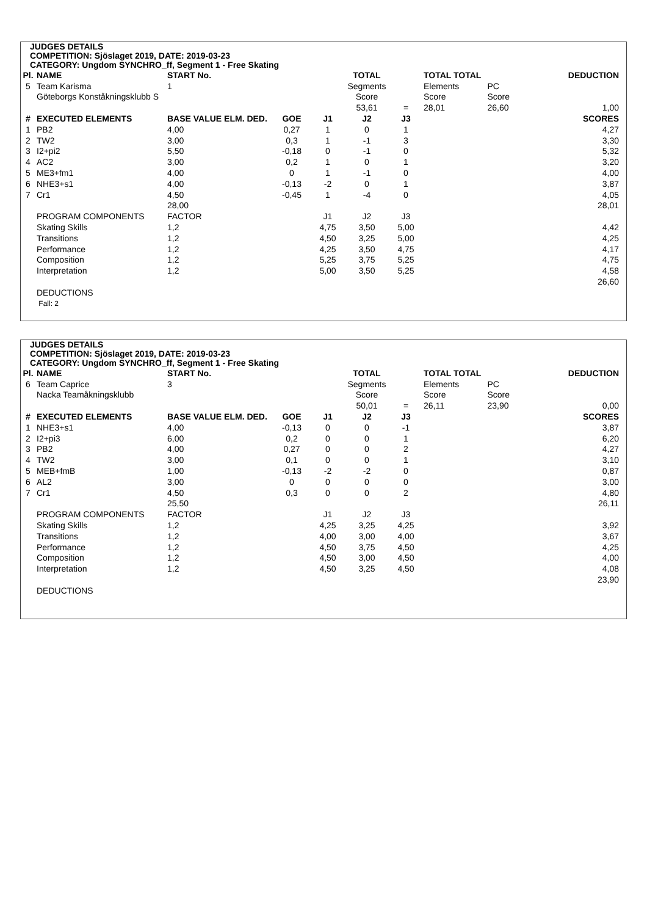JUDGES DETAILS
COMPETITION: Sjöslaget 2019, DATE: 2019-03-23
CATEGORY: Ungdom SYNCHRO_ff, Segment 1 - Free Skating
| Pl. | NAME | START No. | | | TOTAL | | TOTAL TOTAL | | DEDUCTION |
| --- | --- | --- | --- | --- | --- | --- | --- | --- | --- |
| 5 | Team Karisma | 1 | | | Segments | | Elements | PC | |
| | Göteborgs Konståkningsklubb S | | | | Score | | Score | Score | |
| | | | | | 53,61 | = | 28,01 | 26,60 | 1,00 |
| # | EXECUTED ELEMENTS | BASE VALUE ELM. DED. | GOE | J1 | J2 | J3 | | | SCORES |
| 1 | PB2 | 4,00 | 0,27 | 1 | 0 | 1 | | | 4,27 |
| 2 | TW2 | 3,00 | 0,3 | 1 | -1 | 3 | | | 3,30 |
| 3 | I2+pi2 | 5,50 | -0,18 | 0 | -1 | 0 | | | 5,32 |
| 4 | AC2 | 3,00 | 0,2 | 1 | 0 | 1 | | | 3,20 |
| 5 | ME3+fm1 | 4,00 | 0 | 1 | -1 | 0 | | | 4,00 |
| 6 | NHE3+s1 | 4,00 | -0,13 | -2 | 0 | 1 | | | 3,87 |
| 7 | Cr1 | 4,50 | -0,45 | 1 | -4 | 0 | | | 4,05 |
| | | 28,00 | | | | | | | 28,01 |
| | PROGRAM COMPONENTS | FACTOR | | J1 | J2 | J3 | | | |
| | Skating Skills | 1,2 | | 4,75 | 3,50 | 5,00 | | | 4,42 |
| | Transitions | 1,2 | | 4,50 | 3,25 | 5,00 | | | 4,25 |
| | Performance | 1,2 | | 4,25 | 3,50 | 4,75 | | | 4,17 |
| | Composition | 1,2 | | 5,25 | 3,75 | 5,25 | | | 4,75 |
| | Interpretation | 1,2 | | 5,00 | 3,50 | 5,25 | | | 4,58 |
| | | | | | | | | | 26,60 |
| | DEDUCTIONS | | | | | | | | |
| | Fall: 2 | | | | | | | | |
JUDGES DETAILS
COMPETITION: Sjöslaget 2019, DATE: 2019-03-23
CATEGORY: Ungdom SYNCHRO_ff, Segment 1 - Free Skating
| Pl. | NAME | START No. | | | TOTAL | | TOTAL TOTAL | | DEDUCTION |
| --- | --- | --- | --- | --- | --- | --- | --- | --- | --- |
| 6 | Team Caprice | 3 | | | Segments | | Elements | PC | |
| | Nacka Teamåkningsklubb | | | | Score | | Score | Score | |
| | | | | | 50,01 | = | 26,11 | 23,90 | 0,00 |
| # | EXECUTED ELEMENTS | BASE VALUE ELM. DED. | GOE | J1 | J2 | J3 | | | SCORES |
| 1 | NHE3+s1 | 4,00 | -0,13 | 0 | 0 | -1 | | | 3,87 |
| 2 | I2+pi3 | 6,00 | 0,2 | 0 | 0 | 1 | | | 6,20 |
| 3 | PB2 | 4,00 | 0,27 | 0 | 0 | 2 | | | 4,27 |
| 4 | TW2 | 3,00 | 0,1 | 0 | 0 | 1 | | | 3,10 |
| 5 | MEB+fmB | 1,00 | -0,13 | -2 | -2 | 0 | | | 0,87 |
| 6 | AL2 | 3,00 | 0 | 0 | 0 | 0 | | | 3,00 |
| 7 | Cr1 | 4,50 | 0,3 | 0 | 0 | 2 | | | 4,80 |
| | | 25,50 | | | | | | | 26,11 |
| | PROGRAM COMPONENTS | FACTOR | | J1 | J2 | J3 | | | |
| | Skating Skills | 1,2 | | 4,25 | 3,25 | 4,25 | | | 3,92 |
| | Transitions | 1,2 | | 4,00 | 3,00 | 4,00 | | | 3,67 |
| | Performance | 1,2 | | 4,50 | 3,75 | 4,50 | | | 4,25 |
| | Composition | 1,2 | | 4,50 | 3,00 | 4,50 | | | 4,00 |
| | Interpretation | 1,2 | | 4,50 | 3,25 | 4,50 | | | 4,08 |
| | | | | | | | | | 23,90 |
| | DEDUCTIONS | | | | | | | | |